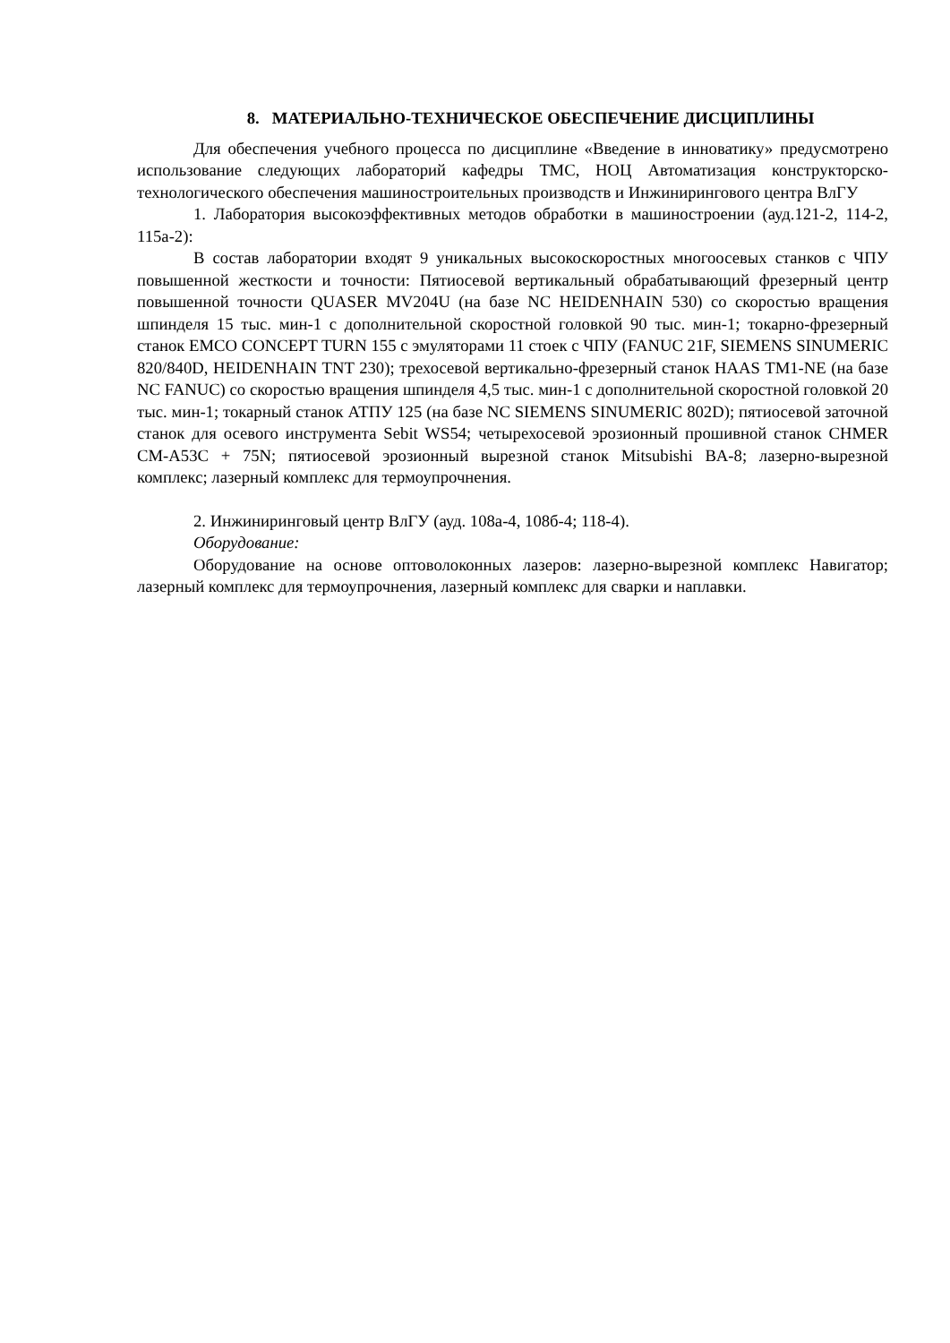8. МАТЕРИАЛЬНО-ТЕХНИЧЕСКОЕ ОБЕСПЕЧЕНИЕ ДИСЦИПЛИНЫ
Для обеспечения учебного процесса по дисциплине «Введение в инноватику» предусмотрено использование следующих лабораторий кафедры ТМС, НОЦ Автоматизация конструкторско-технологического обеспечения машиностроительных производств и Инжинирингового центра ВлГУ
1. Лаборатория высокоэффективных методов обработки в машиностроении (ауд.121-2, 114-2, 115а-2):
В состав лаборатории входят 9 уникальных высокоскоростных многоосевых станков с ЧПУ повышенной жесткости и точности: Пятиосевой вертикальный обрабатывающий фрезерный центр повышенной точности QUASER MV204U (на базе NC HEIDENHAIN 530) со скоростью вращения шпинделя 15 тыс. мин-1 с дополнительной скоростной головкой 90 тыс. мин-1; токарно-фрезерный станок EMCO CONCEPT TURN 155 с эмуляторами 11 стоек с ЧПУ (FANUC 21F, SIEMENS SINUMERIC 820/840D, HEIDENHAIN TNT 230); трехосевой вертикально-фрезерный станок HAAS TM1-NE (на базе NC FANUC) со скоростью вращения шпинделя 4,5 тыс. мин-1 с дополнительной скоростной головкой 20 тыс. мин-1; токарный станок АТПУ 125 (на базе NC SIEMENS SINUMERIC 802D); пятиосевой заточной станок для осевого инструмента Sebit WS54; четырехосевой эрозионный прошивной станок CHMER CM-A53C + 75N; пятиосевой эрозионный вырезной станок Mitsubishi BA-8; лазерно-вырезной комплекс; лазерный комплекс для термоупрочнения.
2. Инжиниринговый центр ВлГУ (ауд. 108а-4, 108б-4; 118-4).
Оборудование:
Оборудование на основе оптоволоконных лазеров: лазерно-вырезной комплекс Навигатор; лазерный комплекс для термоупрочнения, лазерный комплекс для сварки и наплавки.